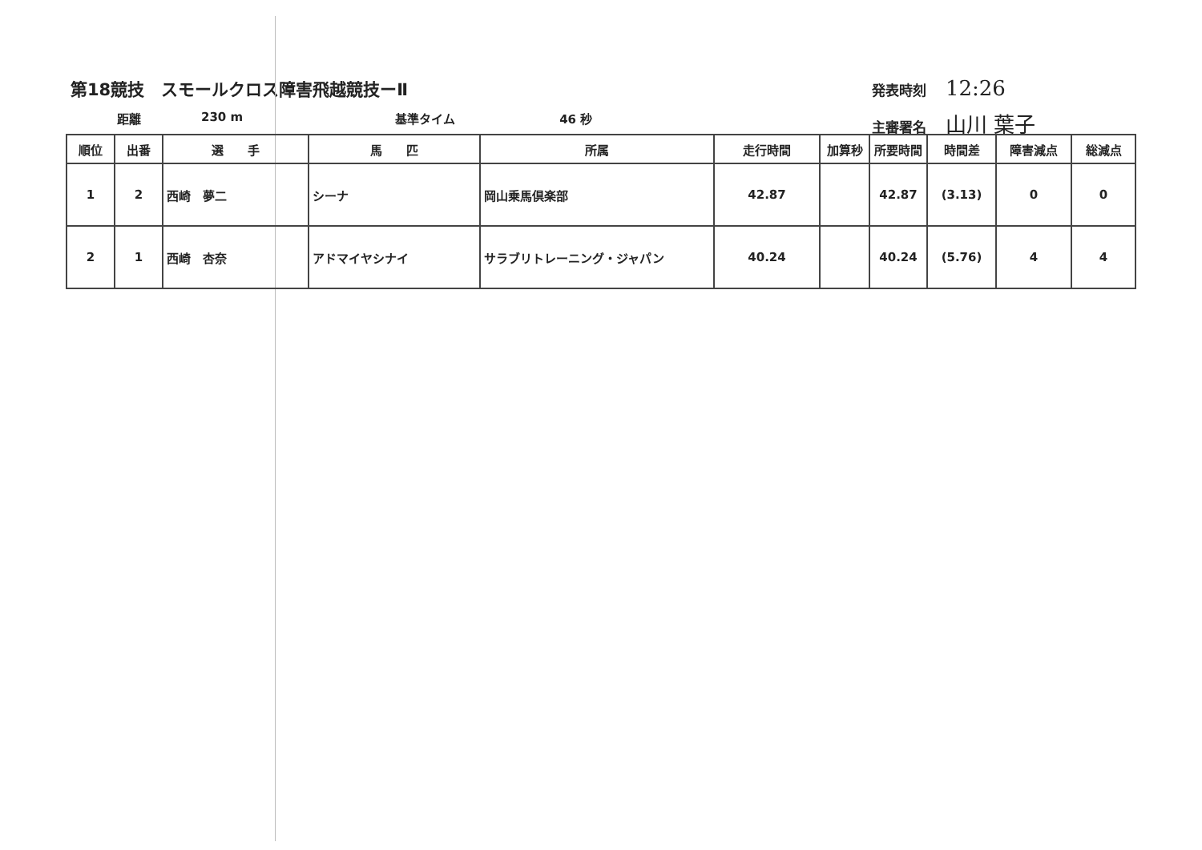第18競技　スモールクロス障害飛越競技ーⅡ
距離 230 m 基準タイム 46 秒
発表時刻 12:26
主審署名 山川 葉子
| 順位 | 出番 | 選 手 | 馬 匹 | 所属 | 走行時間 | 加算秒 | 所要時間 | 時間差 | 障害減点 | 総減点 |
| --- | --- | --- | --- | --- | --- | --- | --- | --- | --- | --- |
| 1 | 2 | 西崎 夢二 | シーナ | 岡山乗馬倶楽部 | 42.87 | | 42.87 | (3.13) | 0 | 0 |
| 2 | 1 | 西崎 杏奈 | アドマイヤシナイ | サラブリトレーニング・ジャパン | 40.24 | | 40.24 | (5.76) | 4 | 4 |